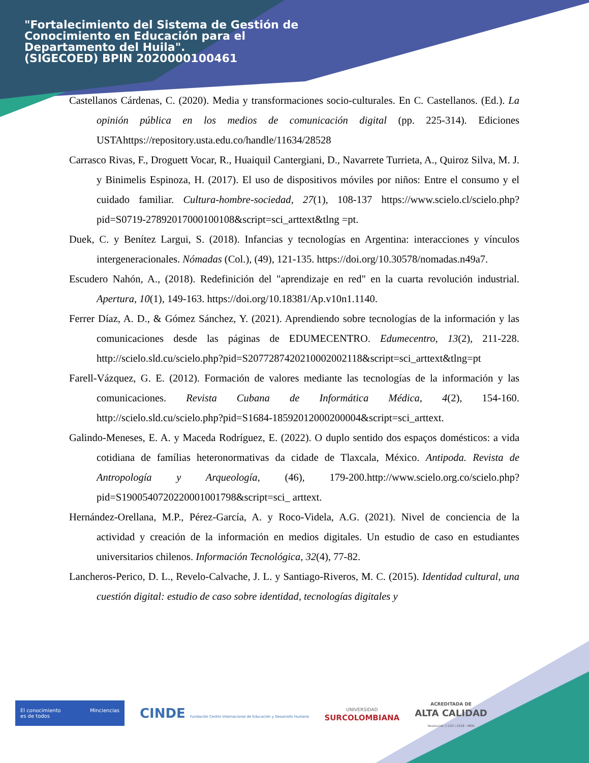"Fortalecimiento del Sistema de Gestión de
Conocimiento en Educación para el
Departamento del Huila".
(SIGECOED) BPIN 2020000100461
Castellanos Cárdenas, C. (2020). Media y transformaciones socio-culturales. En C. Castellanos. (Ed.). La opinión pública en los medios de comunicación digital (pp. 225-314). Ediciones USTAhttps://repository.usta.edu.co/handle/11634/28528
Carrasco Rivas, F., Droguett Vocar, R., Huaiquil Cantergiani, D., Navarrete Turrieta, A., Quiroz Silva, M. J. y Binimelis Espinoza, H. (2017). El uso de dispositivos móviles por niños: Entre el consumo y el cuidado familiar. Cultura-hombre-sociedad, 27(1), 108-137 https://www.scielo.cl/scielo.php?pid=S0719-27892017000100108&script=sci_arttext&tlng =pt.
Duek, C. y Benítez Largui, S. (2018). Infancias y tecnologías en Argentina: interacciones y vínculos intergeneracionales. Nómadas (Col.), (49), 121-135. https://doi.org/10.30578/nomadas.n49a7.
Escudero Nahón, A., (2018). Redefinición del "aprendizaje en red" en la cuarta revolución industrial. Apertura, 10(1), 149-163. https://doi.org/10.18381/Ap.v10n1.1140.
Ferrer Díaz, A. D., & Gómez Sánchez, Y. (2021). Aprendiendo sobre tecnologías de la información y las comunicaciones desde las páginas de EDUMECENTRO. Edumecentro, 13(2), 211-228. http://scielo.sld.cu/scielo.php?pid=S2077287420210002002118&script=sci_arttext&tlng=pt
Farell-Vázquez, G. E. (2012). Formación de valores mediante las tecnologías de la información y las comunicaciones. Revista Cubana de Informática Médica, 4(2), 154-160. http://scielo.sld.cu/scielo.php?pid=S1684-18592012000200004&script=sci_arttext.
Galindo-Meneses, E. A. y Maceda Rodríguez, E. (2022). O duplo sentido dos espaços domésticos: a vida cotidiana de famílias heteronormativas da cidade de Tlaxcala, México. Antipoda. Revista de Antropología y Arqueología, (46), 179-200.http://www.scielo.org.co/scielo.php?pid=S1900540720220001001798&script=sci_ arttext.
Hernández-Orellana, M.P., Pérez-García, A. y Roco-Videla, A.G. (2021). Nivel de conciencia de la actividad y creación de la información en medios digitales. Un estudio de caso en estudiantes universitarios chilenos. Información Tecnológica, 32(4), 77-82.
Lancheros-Perico, D. L., Revelo-Calvache, J. L. y Santiago-Riveros, M. C. (2015). Identidad cultural, una cuestión digital: estudio de caso sobre identidad, tecnologías digitales y
El conocimiento
es de todos Minciencias
CINDE Fundación Centro Internacional de Educación y Desarrollo Humano
UNIVERSIDAD
SURCOLOMBIANA
ACREDITADA DE
ALTA CALIDAD
Resolución 1'233 / 2018 - MEN